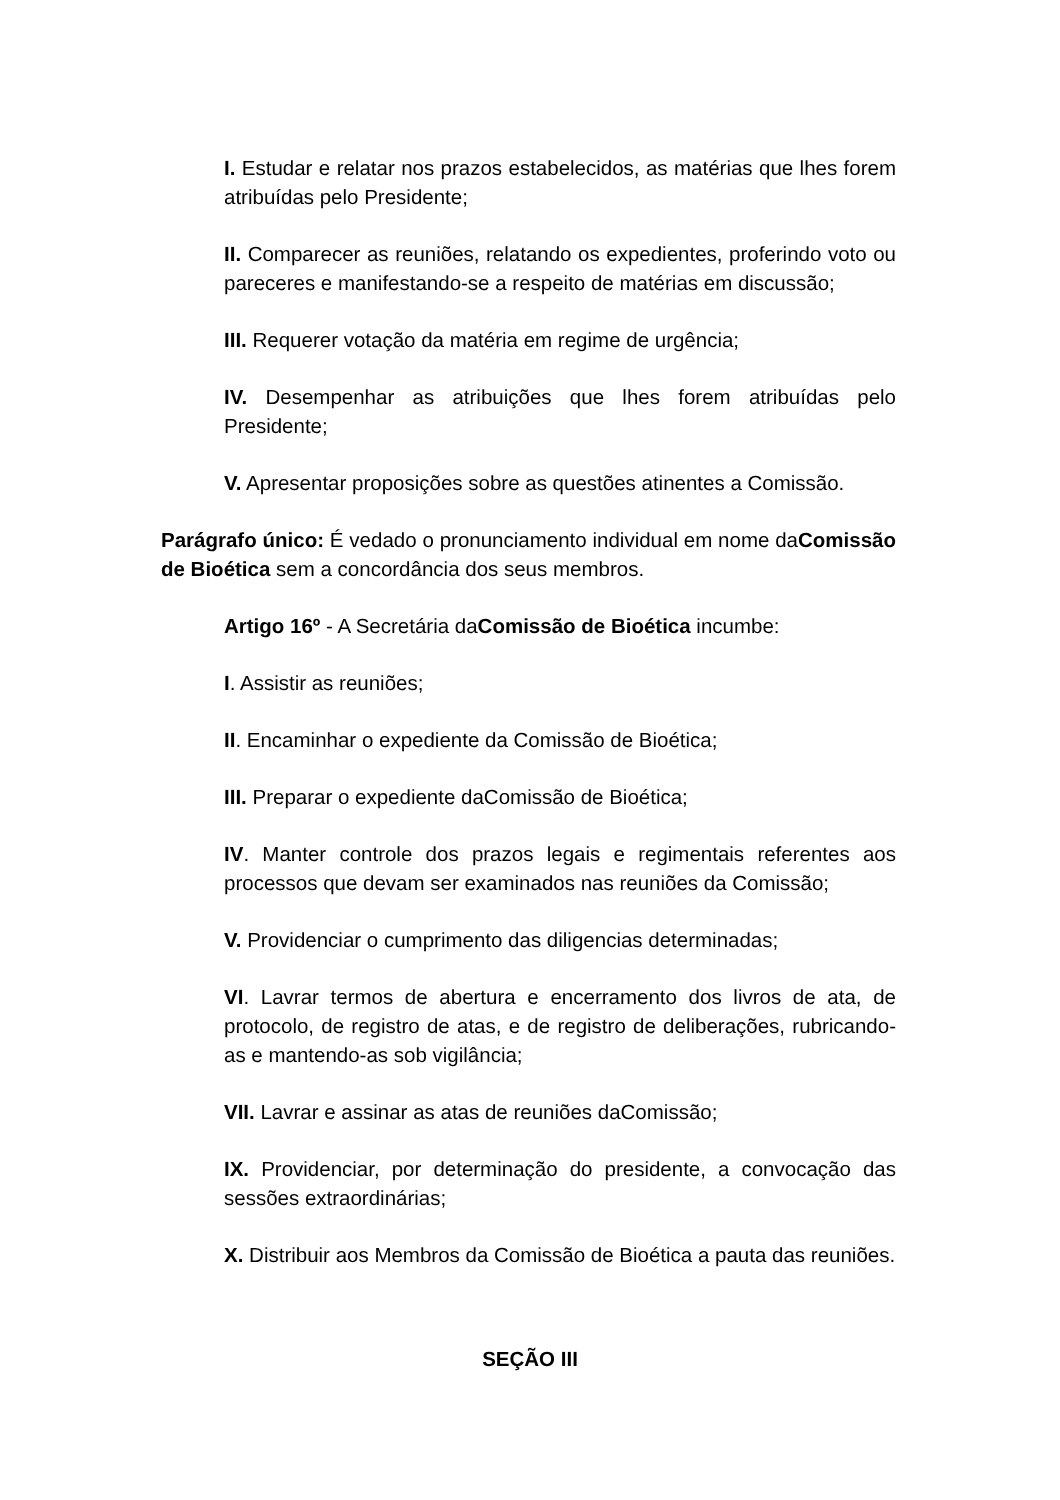I. Estudar e relatar nos prazos estabelecidos, as matérias que lhes forem atribuídas pelo Presidente;
II. Comparecer as reuniões, relatando os expedientes, proferindo voto ou pareceres e manifestando-se a respeito de matérias em discussão;
III. Requerer votação da matéria em regime de urgência;
IV. Desempenhar as atribuições que lhes forem atribuídas pelo Presidente;
V. Apresentar proposições sobre as questões atinentes a Comissão.
Parágrafo único: É vedado o pronunciamento individual em nome daComissão de Bioética sem a concordância dos seus membros.
Artigo 16º - A Secretária daComissão de Bioética incumbe:
I. Assistir as reuniões;
II. Encaminhar o expediente da Comissão de Bioética;
III. Preparar o expediente daComissão de Bioética;
IV. Manter controle dos prazos legais e regimentais referentes aos processos que devam ser examinados nas reuniões da Comissão;
V. Providenciar o cumprimento das diligencias determinadas;
VI. Lavrar termos de abertura e encerramento dos livros de ata, de protocolo, de registro de atas, e de registro de deliberações, rubricando-as e mantendo-as sob vigilância;
VII. Lavrar e assinar as atas de reuniões daComissão;
IX. Providenciar, por determinação do presidente, a convocação das sessões extraordinárias;
X. Distribuir aos Membros da Comissão de Bioética a pauta das reuniões.
SEÇÃO III